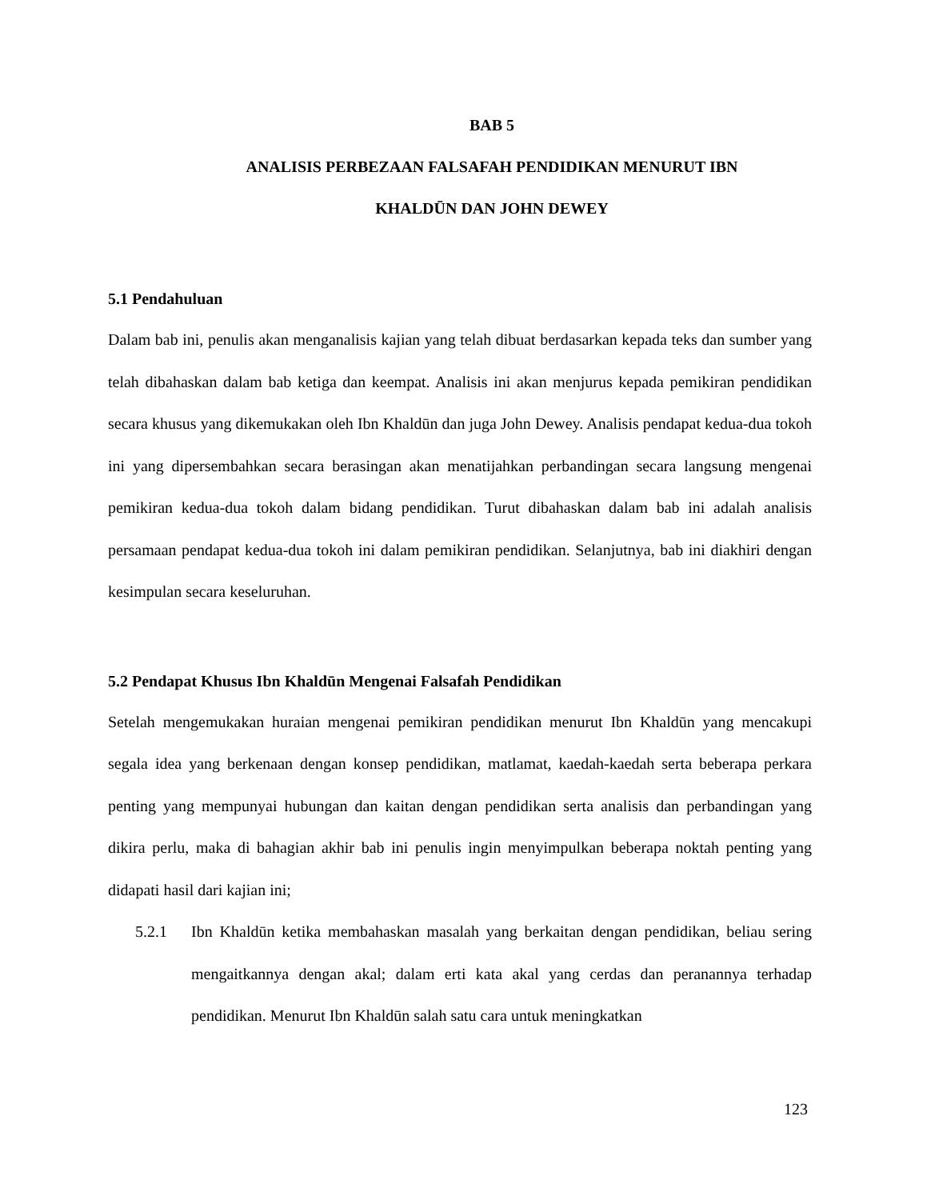BAB 5
ANALISIS PERBEZAAN FALSAFAH PENDIDIKAN MENURUT IBN
KHALDŪN DAN JOHN DEWEY
5.1 Pendahuluan
Dalam bab ini, penulis akan menganalisis kajian yang telah dibuat berdasarkan kepada teks dan sumber yang telah dibahaskan dalam bab ketiga dan keempat. Analisis ini akan menjurus kepada pemikiran pendidikan secara khusus yang dikemukakan oleh Ibn Khaldūn dan juga John Dewey. Analisis pendapat kedua-dua tokoh ini yang dipersembahkan secara berasingan akan menatijahkan perbandingan secara langsung mengenai pemikiran kedua-dua tokoh dalam bidang pendidikan. Turut dibahaskan dalam bab ini adalah analisis persamaan pendapat kedua-dua tokoh ini dalam pemikiran pendidikan. Selanjutnya, bab ini diakhiri dengan kesimpulan secara keseluruhan.
5.2 Pendapat Khusus Ibn Khaldūn Mengenai Falsafah Pendidikan
Setelah mengemukakan huraian mengenai pemikiran pendidikan menurut Ibn Khaldūn yang mencakupi segala idea yang berkenaan dengan konsep pendidikan, matlamat, kaedah-kaedah serta beberapa perkara penting yang mempunyai hubungan dan kaitan dengan pendidikan serta analisis dan perbandingan yang dikira perlu, maka di bahagian akhir bab ini penulis ingin menyimpulkan beberapa noktah penting yang didapati hasil dari kajian ini;
5.2.1 Ibn Khaldūn ketika membahaskan masalah yang berkaitan dengan pendidikan, beliau sering mengaitkannya dengan akal; dalam erti kata akal yang cerdas dan peranannya terhadap pendidikan. Menurut Ibn Khaldūn salah satu cara untuk meningkatkan
123